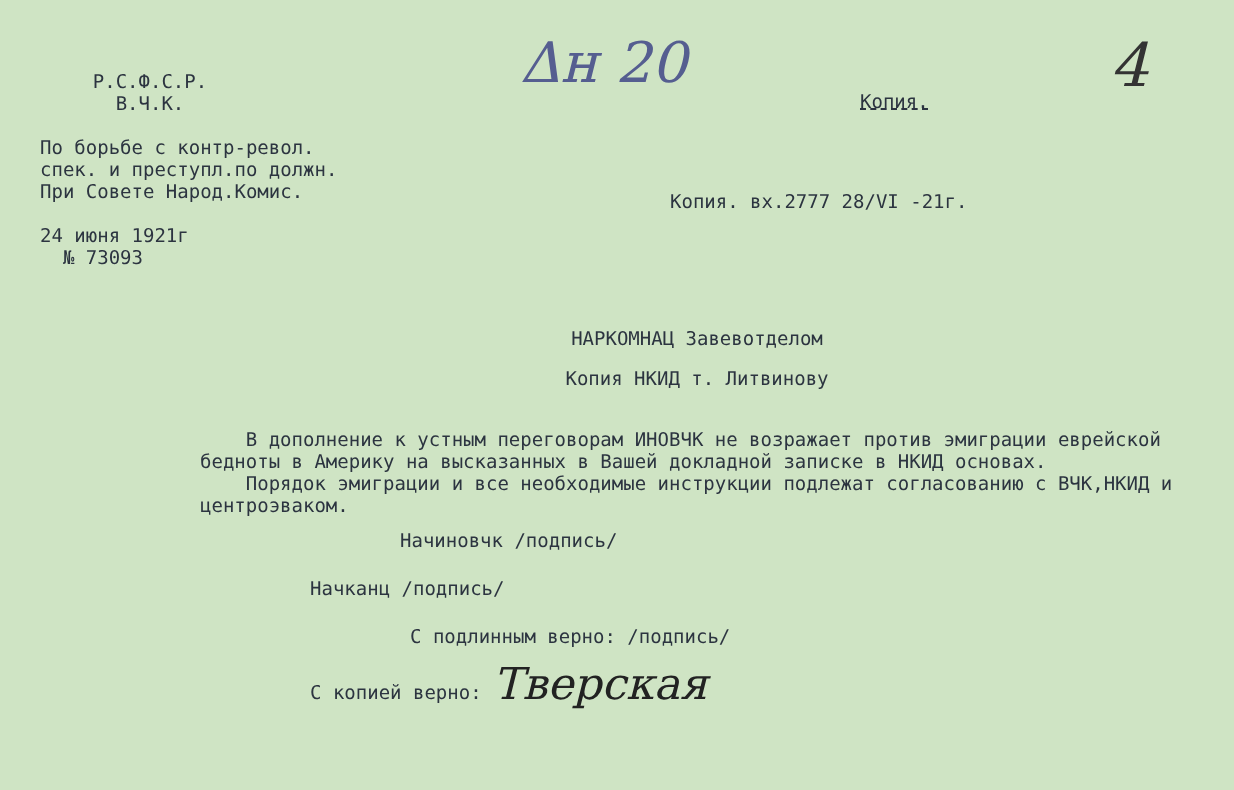Р.С.Ф.С.Р.
В.Ч.К.
По борьбе с контр-револ.
спек. и преступл.по должн.
При Совете Народ.Комис.
24 июня 1921г
№ 73093
Δн 20 4
Копия.
Копия. вх.2777 28/VI -21г.
НАРКОМНАЦ Завевотделом
Копия НКИД т. Литвинову
В дополнение к устным переговорам ИНОВЧК не возражает против эмиграции еврейской бедноты в Америку на высказанных в Вашей докладной записке в НКИД основах.
Порядок эмиграции и все необходимые инструкции подлежат согласованию с ВЧК,НКИД и центроэваком.
Начиновчк /подпись/
Начканц /подпись/
С подлинным верно: /подпись/
С копией верно: Тверская